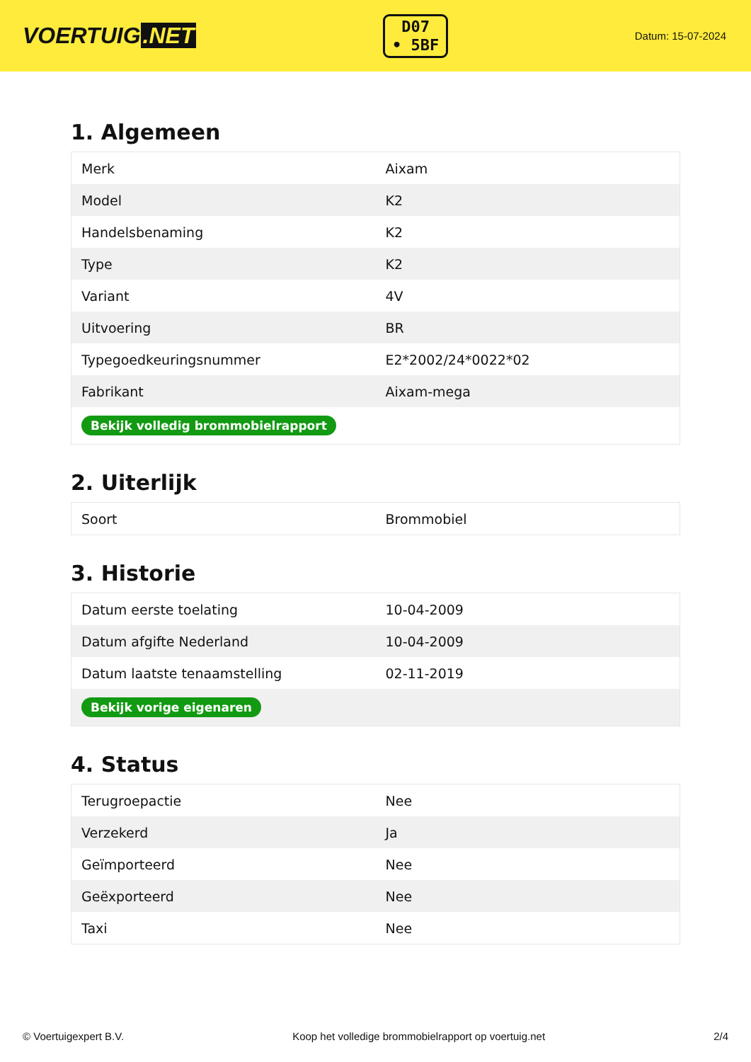VOERTUIG.NET
D07
• 5BF
Datum: 15-07-2024
1. Algemeen
| Merk | Aixam |
| Model | K2 |
| Handelsbenaming | K2 |
| Type | K2 |
| Variant | 4V |
| Uitvoering | BR |
| Typegoedkeuringsnummer | E2*2002/24*0022*02 |
| Fabrikant | Aixam-mega |
| Bekijk volledig brommobielrapport | |
2. Uiterlijk
| Soort | Brommobiel |
3. Historie
| Datum eerste toelating | 10-04-2009 |
| Datum afgifte Nederland | 10-04-2009 |
| Datum laatste tenaamstelling | 02-11-2019 |
| Bekijk vorige eigenaren | |
4. Status
| Terugroepactie | Nee |
| Verzekerd | Ja |
| Geïmporteerd | Nee |
| Geëxporteerd | Nee |
| Taxi | Nee |
© Voertuigexpert B.V. Koop het volledige brommobielrapport op voertuig.net 2/4